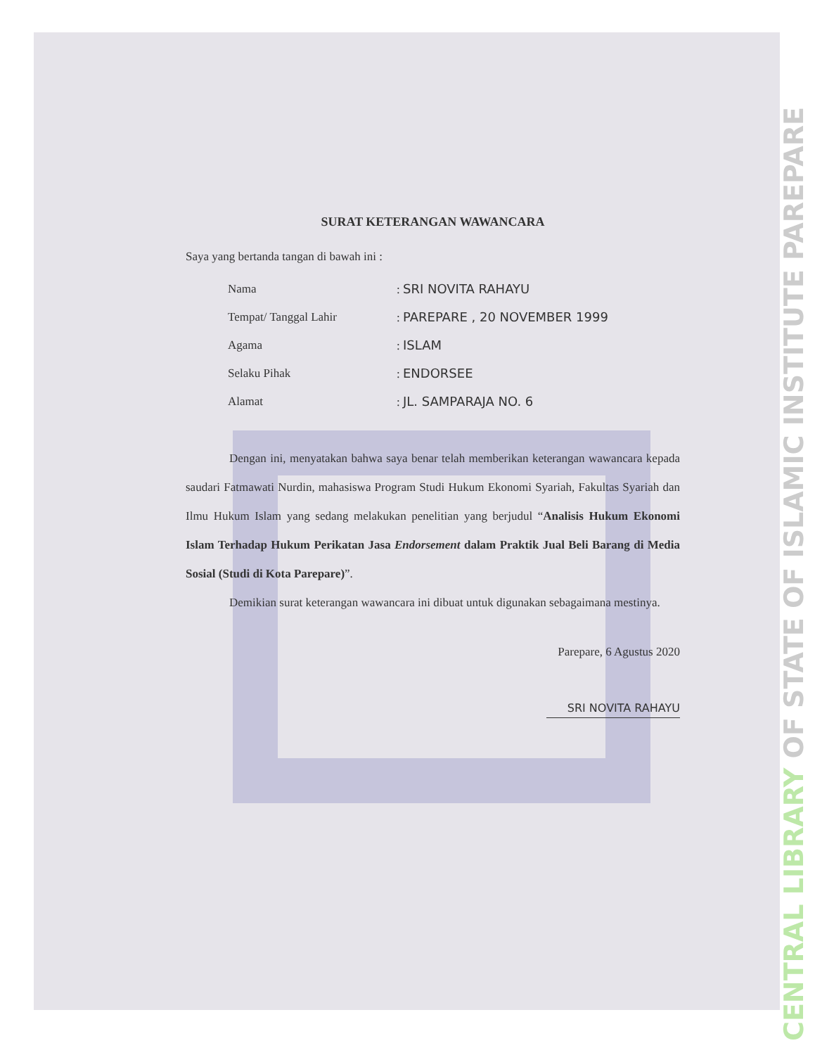SURAT KETERANGAN WAWANCARA
Saya yang bertanda tangan di bawah ini :
| Nama | : SRI NOVITA RAHAYU |
| Tempat/ Tanggal Lahir | : PAREPARE , 20 NOVEMBER 1999 |
| Agama | : ISLAM |
| Selaku Pihak | : ENDORSEE |
| Alamat | : JL. SAMPARAJA NO. 6 |
Dengan ini, menyatakan bahwa saya benar telah memberikan keterangan wawancara kepada saudari Fatmawati Nurdin, mahasiswa Program Studi Hukum Ekonomi Syariah, Fakultas Syariah dan Ilmu Hukum Islam yang sedang melakukan penelitian yang berjudul “Analisis Hukum Ekonomi Islam Terhadap Hukum Perikatan Jasa Endorsement dalam Praktik Jual Beli Barang di Media Sosial (Studi di Kota Parepare)”.
Demikian surat keterangan wawancara ini dibuat untuk digunakan sebagaimana mestinya.
Parepare, 6 Agustus 2020
SRI NOVITA RAHAYU
CENTRAL LIBRARY OF STATE OF ISLAMIC INSTITUTE PAREPARE